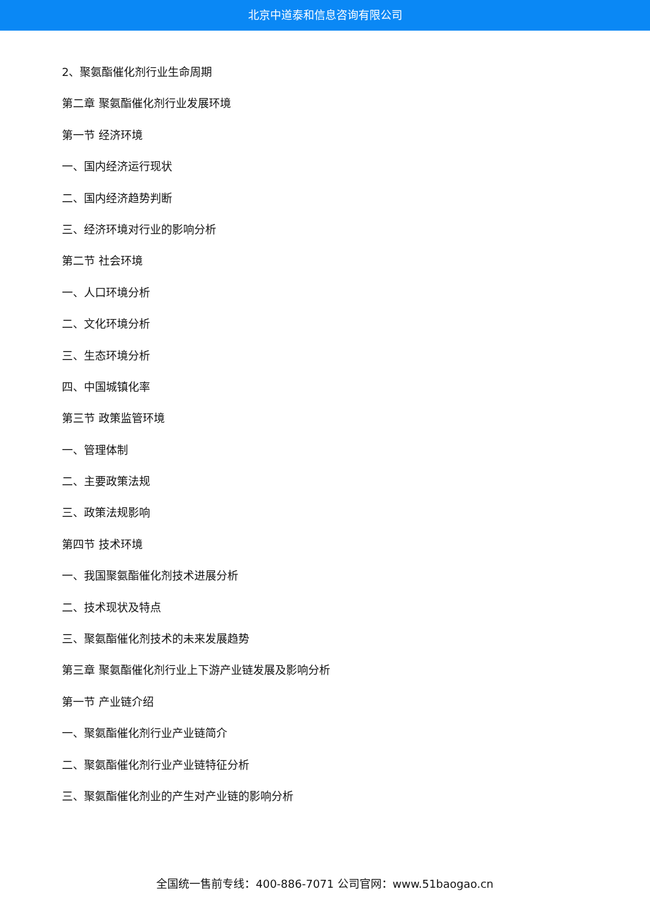北京中道泰和信息咨询有限公司
2、聚氨酯催化剂行业生命周期
第二章 聚氨酯催化剂行业发展环境
第一节 经济环境
一、国内经济运行现状
二、国内经济趋势判断
三、经济环境对行业的影响分析
第二节 社会环境
一、人口环境分析
二、文化环境分析
三、生态环境分析
四、中国城镇化率
第三节 政策监管环境
一、管理体制
二、主要政策法规
三、政策法规影响
第四节 技术环境
一、我国聚氨酯催化剂技术进展分析
二、技术现状及特点
三、聚氨酯催化剂技术的未来发展趋势
第三章 聚氨酯催化剂行业上下游产业链发展及影响分析
第一节 产业链介绍
一、聚氨酯催化剂行业产业链简介
二、聚氨酯催化剂行业产业链特征分析
三、聚氨酯催化剂业的产生对产业链的影响分析
全国统一售前专线：400-886-7071 公司官网：www.51baogao.cn